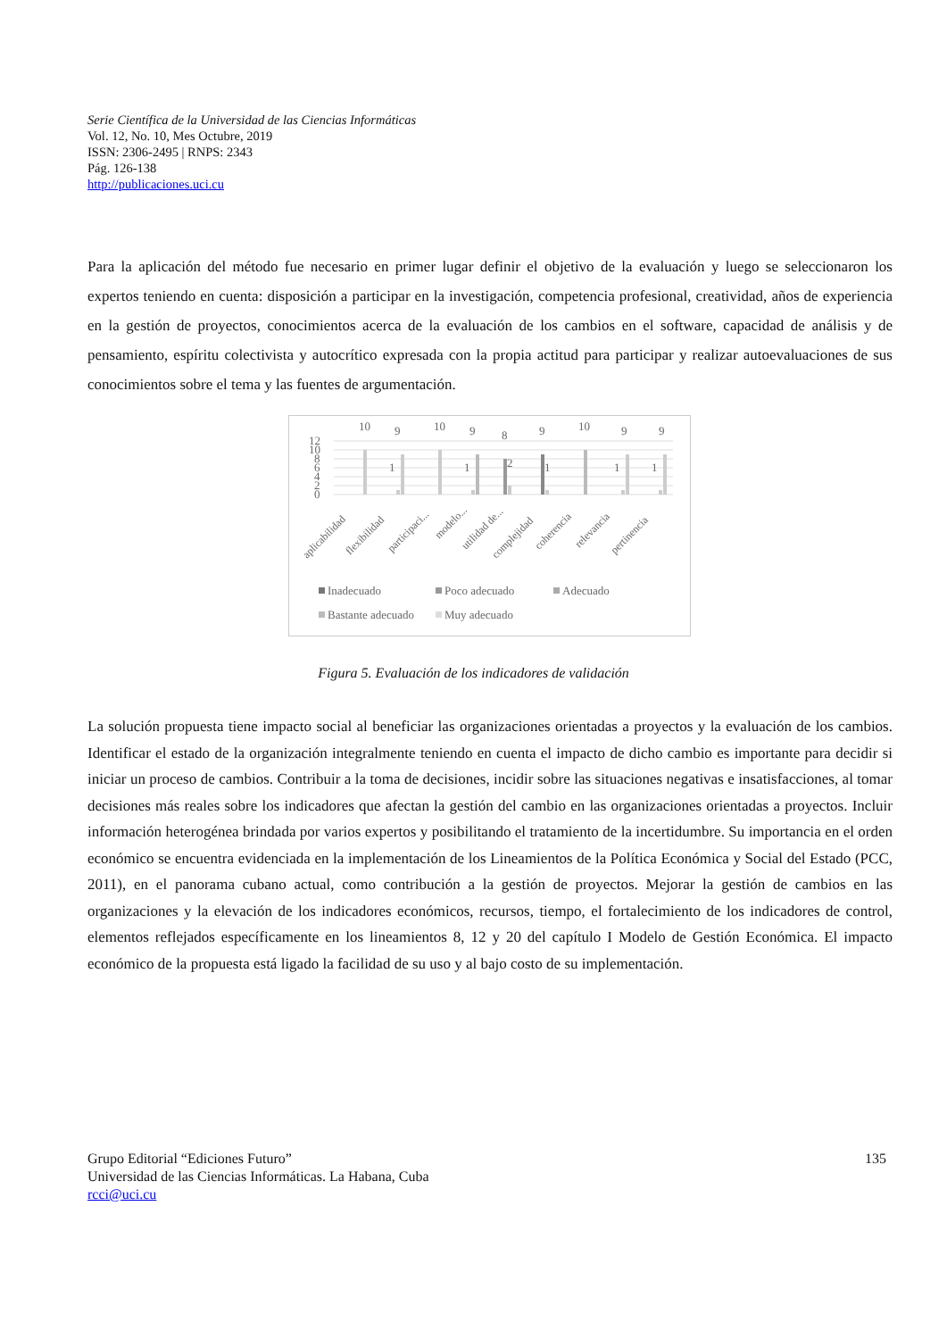Serie Científica de la Universidad de las Ciencias Informáticas
Vol. 12, No. 10, Mes Octubre, 2019
ISSN: 2306-2495 | RNPS: 2343
Pág. 126-138
http://publicaciones.uci.cu
Para la aplicación del método fue necesario en primer lugar definir el objetivo de la evaluación y luego se seleccionaron los expertos teniendo en cuenta: disposición a participar en la investigación, competencia profesional, creatividad, años de experiencia en la gestión de proyectos, conocimientos acerca de la evaluación de los cambios en el software, capacidad de análisis y de pensamiento, espíritu colectivista y autocrítico expresada con la propia actitud para participar y realizar autoevaluaciones de sus conocimientos sobre el tema y las fuentes de argumentación.
0
2
4
6
8
10
12
10
9
10
9
8
9
10
9
9
1
1
2
1
1
1
aplicabilidad
flexibilidad
participaci...
modelo...
utilidad de...
complejidad
coherencia
relevancia
pertinencia
Inadecuado
Poco adecuado
Adecuado
Bastante adecuado
Muy adecuado
Figura 5. Evaluación de los indicadores de validación
La solución propuesta tiene impacto social al beneficiar las organizaciones orientadas a proyectos y la evaluación de los cambios. Identificar el estado de la organización integralmente teniendo en cuenta el impacto de dicho cambio es importante para decidir si iniciar un proceso de cambios. Contribuir a la toma de decisiones, incidir sobre las situaciones negativas e insatisfacciones, al tomar decisiones más reales sobre los indicadores que afectan la gestión del cambio en las organizaciones orientadas a proyectos. Incluir información heterogénea brindada por varios expertos y posibilitando el tratamiento de la incertidumbre. Su importancia en el orden económico se encuentra evidenciada en la implementación de los Lineamientos de la Política Económica y Social del Estado (PCC, 2011), en el panorama cubano actual, como contribución a la gestión de proyectos. Mejorar la gestión de cambios en las organizaciones y la elevación de los indicadores económicos, recursos, tiempo, el fortalecimiento de los indicadores de control, elementos reflejados específicamente en los lineamientos 8, 12 y 20 del capítulo I Modelo de Gestión Económica. El impacto económico de la propuesta está ligado la facilidad de su uso y al bajo costo de su implementación.
135 Grupo Editorial “Ediciones Futuro”
Universidad de las Ciencias Informáticas. La Habana, Cuba
rcci@uci.cu